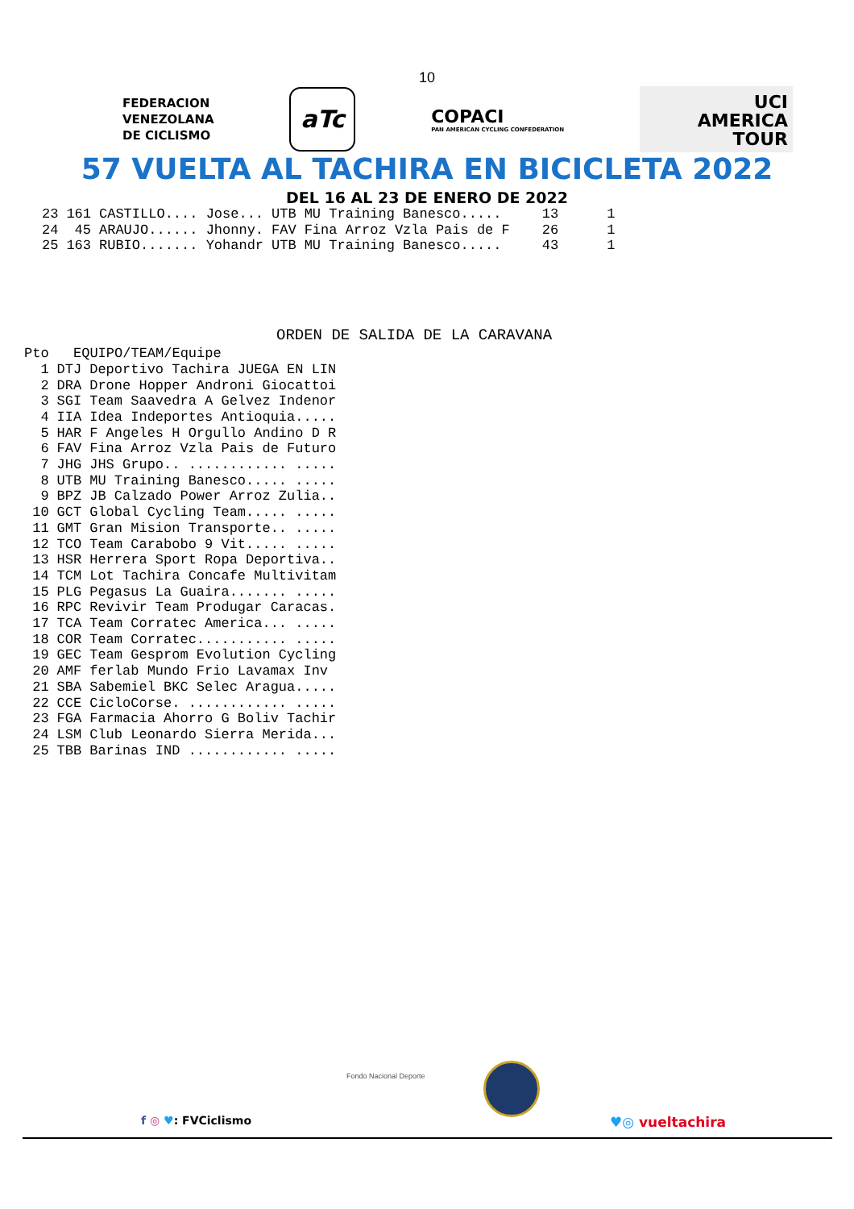10
FEDERACION
VENEZOLANA
DE CICLISMO
aTc
COPACI
PAN AMERICAN CYCLING CONFEDERATION
UCI
AMERICA
TOUR
57 VUELTA AL TACHIRA EN BICICLETA 2022
DEL 16 AL 23 DE ENERO DE 2022
| 23 | 161 | CASTILLO.... Jose... | UTB | MU Training Banesco..... | 13 | 1 |
| 24 | 45 | ARAUJO...... Jhonny. | FAV | Fina Arroz Vzla Pais de F | 26 | 1 |
| 25 | 163 | RUBIO....... Yohandr | UTB | MU Training Banesco..... | 43 | 1 |
ORDEN DE SALIDA DE LA CARAVANA
| Pto | EQUIPO/TEAM/Equipe | |
| --- | --- | --- |
| 1 | DTJ | Deportivo Tachira JUEGA EN LIN |
| 2 | DRA | Drone Hopper Androni Giocattoi |
| 3 | SGI | Team Saavedra A Gelvez Indenor |
| 4 | IIA | Idea Indeportes Antioquia..... |
| 5 | HAR | F Angeles H Orgullo Andino D R |
| 6 | FAV | Fina Arroz Vzla Pais de Futuro |
| 7 | JHG | JHS Grupo.. ............ ..... |
| 8 | UTB | MU Training Banesco..... ..... |
| 9 | BPZ | JB Calzado Power Arroz Zulia.. |
| 10 | GCT | Global Cycling Team..... ..... |
| 11 | GMT | Gran Mision Transporte.. ..... |
| 12 | TCO | Team Carabobo 9 Vit..... ..... |
| 13 | HSR | Herrera Sport Ropa Deportiva.. |
| 14 | TCM | Lot Tachira Concafe Multivitam |
| 15 | PLG | Pegasus La Guaira....... ..... |
| 16 | RPC | Revivir Team Produgar Caracas. |
| 17 | TCA | Team Corratec America... ..... |
| 18 | COR | Team Corratec........... ..... |
| 19 | GEC | Team Gesprom Evolution Cycling |
| 20 | AMF | ferlab Mundo Frio Lavamax Inv |
| 21 | SBA | Sabemiel BKC Selec Aragua..... |
| 22 | CCE | CicloCorse. ............ ..... |
| 23 | FGA | Farmacia Ahorro G Boliv Tachir |
| 24 | LSM | Club Leonardo Sierra Merida... |
| 25 | TBB | Barinas IND ............ ..... |
Fondo Nacional Deporte
f ◎ ♥: FVCiclismo ♥◎ vueltachira